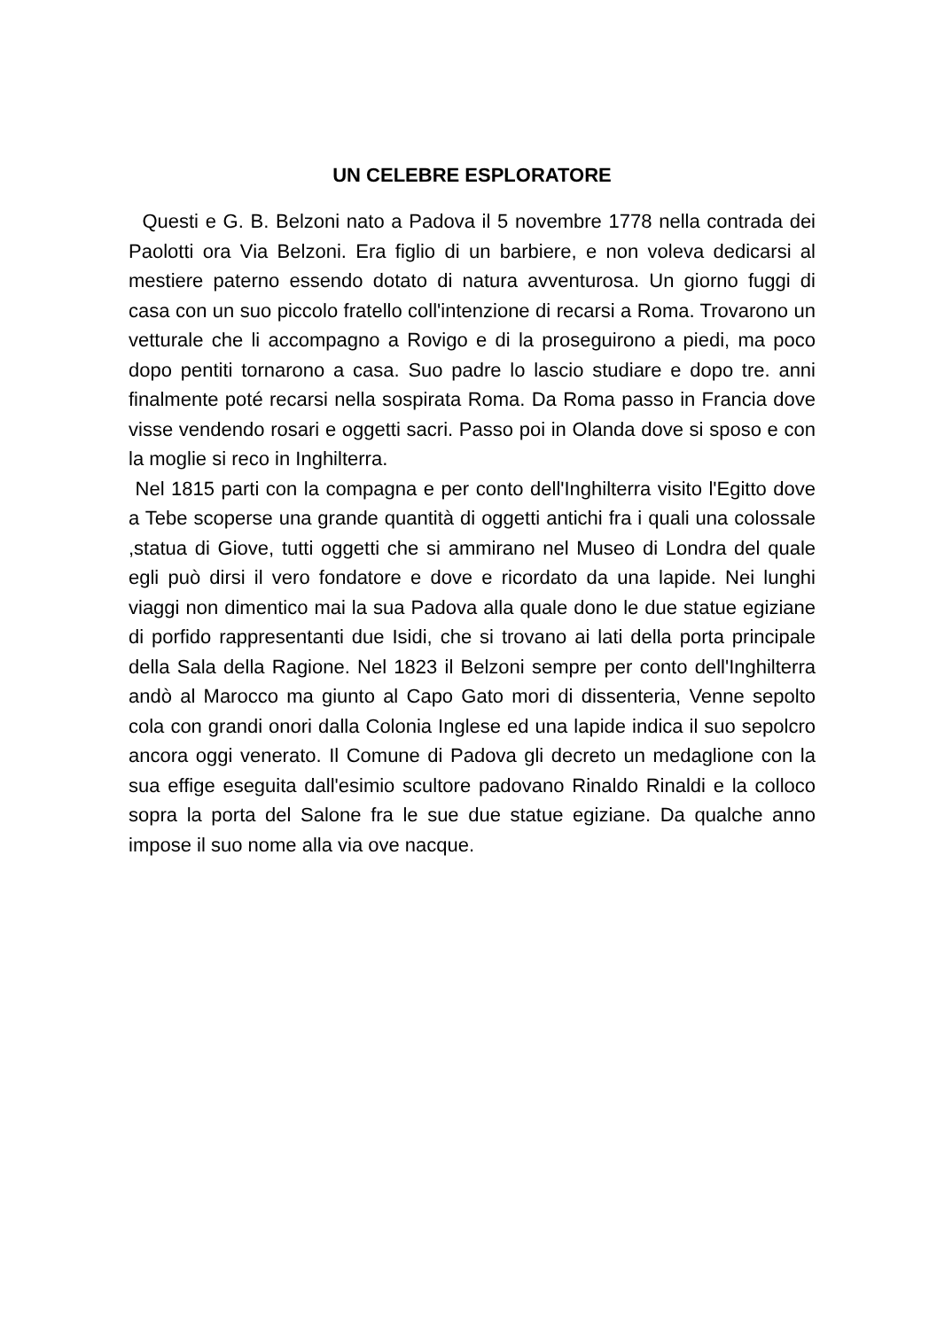UN CELEBRE ESPLORATORE
Questi e G. B. Belzoni nato a Padova il 5 novembre 1778 nella contrada dei Paolotti ora Via Belzoni. Era figlio di un barbiere, e non voleva dedicarsi al mestiere paterno essendo dotato di natura avventurosa. Un giorno fuggi di casa con un suo piccolo fratello coll'intenzione di recarsi a Roma. Trovarono un vetturale che li accompagno a Rovigo e di la proseguirono a piedi, ma poco dopo pentiti tornarono a casa. Suo padre lo lascio studiare e dopo tre. anni finalmente poté recarsi nella sospirata Roma. Da Roma passo in Francia dove visse vendendo rosari e oggetti sacri. Passo poi in Olanda dove si sposo e con la moglie si reco in Inghilterra.
Nel 1815 parti con la compagna e per conto dell'Inghilterra visito l'Egitto dove a Tebe scoperse una grande quantità di oggetti antichi fra i quali una colossale ,statua di Giove, tutti oggetti che si ammirano nel Museo di Londra del quale egli può dirsi il vero fondatore e dove e ricordato da una lapide. Nei lunghi viaggi non dimentico mai la sua Padova alla quale dono le due statue egiziane di porfido rappresentanti due Isidi, che si trovano ai lati della porta principale della Sala della Ragione. Nel 1823 il Belzoni sempre per conto dell'Inghilterra andò al Marocco ma giunto al Capo Gato mori di dissenteria, Venne sepolto cola con grandi onori dalla Colonia Inglese ed una lapide indica il suo sepolcro ancora oggi venerato. Il Comune di Padova gli decreto un medaglione con la sua effige eseguita dall'esimio scultore padovano Rinaldo Rinaldi e la colloco sopra la porta del Salone fra le sue due statue egiziane. Da qualche anno impose il suo nome alla via ove nacque.